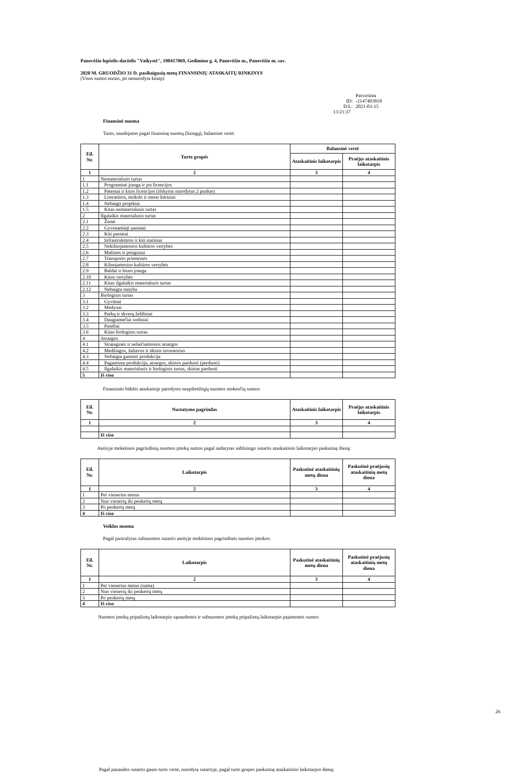Panevėžio lopšelis-darželis "Vaikystė", 190417069, Gedimino g. 4, Panevėžio m., Panevėžio m. sav.
2020 M. GRUODŽIO 31 D. pasibaigusių metų FINANSINIŲ ATASKAITŲ RINKINYS
(Visos sumos eurais, jei nenurodyta kitaip)
Patvirtinta
ID: -2147403818
D/L: 2021-03-15 13:21:37
Finansinė nuoma
Turto, naudojamo pagal finansinę nuomą (lizingą), balansinė vertė:
| Eil. Nr. | Turto grupės | Balansinė vertė | |
| --- | --- | --- | --- |
| | | Ataskaitinis laikotarpis | Praėjęs ataskaitinis laikotarpis |
| 1 | 2 | 3 | 4 |
| 1 | Nematerialusis turtas | | |
| 1.1 | Programinė įranga ir jos licencijos | | |
| 1.2 | Patentai ir kitos licencijos (išskyrus nurodytus 2 punkte) | | |
| 1.3 | Literatūros, mokslo ir meno kūriniai | | |
| 1.4 | Nebaigti projektai | | |
| 1.5 | Kitas nematerialusis turtas | | |
| 2 | Ilgalaikis materialusis turtas | | |
| 2.1 | Žemė | | |
| 2.2 | Gyvenamieji pastatai | | |
| 2.3 | Kiti pastatai | | |
| 2.4 | Infrastruktūros ir kiti statiniai | | |
| 2.5 | Nekilnojamosios kultūros vertybės | | |
| 2.6 | Mašinos ir įrenginiai | | |
| 2.7 | Transporto priemonės | | |
| 2.8 | Kilnojamosios kultūros vertybės | | |
| 2.9 | Baldai ir biuro įranga | | |
| 2.10 | Kitos vertybės | | |
| 2.11 | Kitas ilgalaikis materialusis turtas | | |
| 2.12 | Nebaigta statyba | | |
| 3 | Biologinis turtas | | |
| 3.1 | Gyvūnai | | |
| 3.2 | Medynai | | |
| 3.3 | Parkų ir skverų želdiniai | | |
| 3.4 | Daugiamečiai sodiniai | | |
| 3.5 | Pasėliai | | |
| 3.6 | Kitas biologinis turtas | | |
| 4 | Atsargos | | |
| 4.1 | Strateginės ir neliečiamosios atsargos | | |
| 4.2 | Medžiagos, žaliavos ir ūkinis inventorius | | |
| 4.3 | Nebaigta gaminti produkcija | | |
| 4.4 | Pagaminta produkcija, atsargos, skirtos parduoti (perduoti) | | |
| 4.5 | Ilgalaikis materialusis ir biologinis turtas, skirtas parduoti | | |
| 5 | Iš viso | | |
Finansinės būklės ataskaitoje parodytos neapibrėžtųjų nuomos mokesčių sumos:
| Eil. Nr. | Nustatymo pagrindas | Ataskaitinis laikotarpis | Praėjęs ataskaitinis laikotarpis |
| --- | --- | --- | --- |
| 1 | 2 | 3 | 4 |
| | Iš viso | | |
Ateityje mokėtinos pagrindinių nuomos įmokų sumos pagal sudarytas sublizingo sutartis ataskaitinio laikotarpio paskutinę dieną:
| Eil. Nr. | Laikotarpis | Paskutinė ataskaitinių metų diena | Paskutinė praėjusių ataskaitinių metų diena |
| --- | --- | --- | --- |
| 1 | 2 | 3 | 4 |
| 1 | Per vienerius metus | | |
| 2 | Nuo vienerių iki penkerių metų | | |
| 3 | Po penkerių metų | | |
| 4 | Iš viso | | |
Veiklos nuoma
Pagal pasirašytas subnuomos sutartis ateityje mokėtinos pagrindinės nuomos įmokos:
| Eil. Nr. | Laikotarpis | Paskutinė ataskaitinių metų diena | Paskutinė praėjusių ataskaitinių metų diena |
| --- | --- | --- | --- |
| 1 | 2 | 3 | 4 |
| 1 | Per vienerius metus (suma) | | |
| 2 | Nuo vienerių iki penkerių metų | | |
| 3 | Po penkerių metų | | |
| 4 | Iš viso | | |
Nuomos įmokų pripažintų laikotarpio sąnaudomis ir subnuomos įmokų pripažintų laikotarpio pajamomis sumos:
26
Pagal panaudos sutartis gauto turto vertė, nurodyta sutartyje, pagal turto grupes paskutinę ataskaitinio laikotarpio dieną: